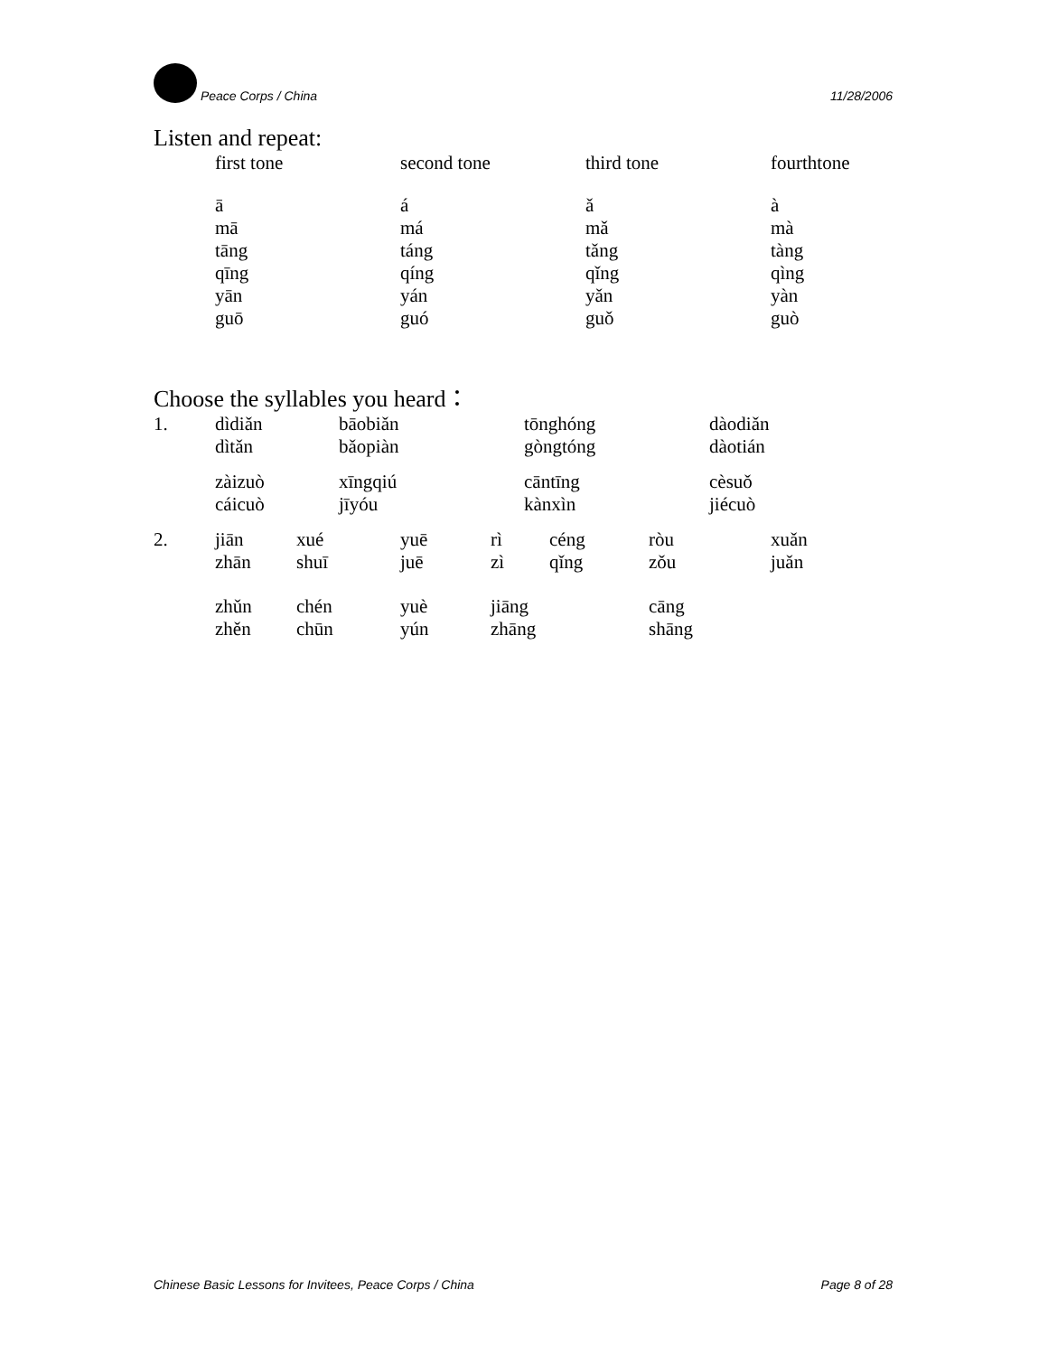Peace Corps / China
11/28/2006
Listen and repeat:
| first tone | second tone | third tone | fourthtone |
| ā mā tāng qīng yān guō | á má táng qíng yán guó | ǎ mǎ tǎng qǐng yǎn guǒ | à mà tàng qìng yàn guò |
Choose the syllables you heard：
| 1. | dìdiǎn dìtǎn | bāobiǎn bǎopiàn | tōnghóng gòngtóng | dàodiǎn dàotián |
| | zàizuò cáicuò | xīngqiú jīyóu | cāntīng kànxìn | cèsuǒ jiécuò |
| 2. | jiān zhān | xué shuī | yuē juē | rì zì | céng qǐng | ròu zǒu | xuǎn juǎn |
| | zhǔn zhěn | chén chūn | yuè yún | jiāng zhāng | | cāng shāng | |
Chinese Basic Lessons for Invitees, Peace Corps / China
Page 8 of 28